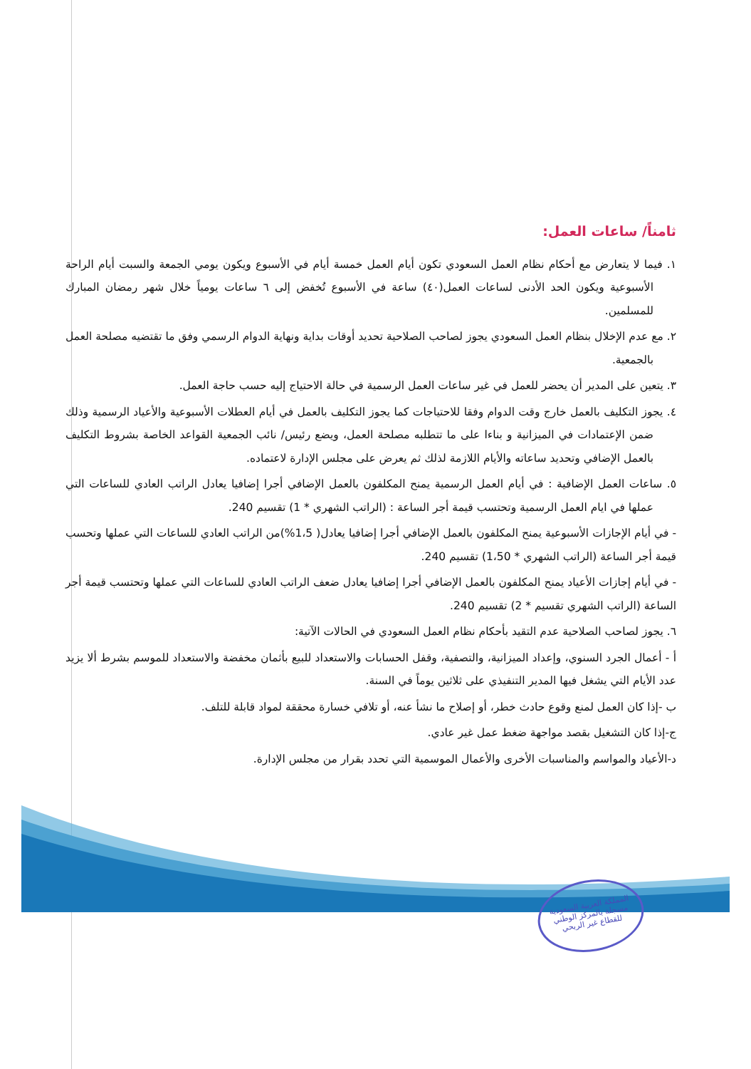ثامناً/ ساعات العمل:
١. فيما لا يتعارض مع أحكام نظام العمل السعودي تكون أيام العمل خمسة أيام في الأسبوع ويكون يومي الجمعة والسبت أيام الراحة الأسبوعية ويكون الحد الأدنى لساعات العمل(٤٠) ساعة في الأسبوع تُخفض إلى ٦ ساعات يومياً خلال شهر رمضان المبارك للمسلمين.
٢. مع عدم الإخلال بنظام العمل السعودي يجوز لصاحب الصلاحية تحديد أوقات بداية ونهاية الدوام الرسمي وفق ما تقتضيه مصلحة العمل بالجمعية.
٣. يتعين على المدير أن يحضر للعمل في غير ساعات العمل الرسمية في حالة الاحتياج إليه حسب حاجة العمل.
٤. يجوز التكليف بالعمل خارج وقت الدوام وفقا للاحتياجات كما يجوز التكليف بالعمل في أيام العطلات الأسبوعية والأعياد الرسمية وذلك ضمن الإعتمادات في الميزانية و بناءا على ما تتطلبه مصلحة العمل، ويضع رئيس/ نائب الجمعية القواعد الخاصة بشروط التكليف بالعمل الإضافي وتحديد ساعاته والأيام اللازمة لذلك ثم يعرض على مجلس الإدارة لاعتماده.
٥. ساعات العمل الإضافية : في أيام العمل الرسمية يمنح المكلفون بالعمل الإضافي أجرا إضافيا يعادل الراتب العادي للساعات التي عملها في ايام العمل الرسمية وتحتسب قيمة أجر الساعة : (الراتب الشهري * 1) تقسيم 240.
- في أيام الإجازات الأسبوعية يمنح المكلفون بالعمل الإضافي أجرا إضافيا يعادل( 1،5%)من الراتب العادي للساعات التي عملها وتحسب قيمة أجر الساعة (الراتب الشهري * 1،50) تقسيم 240.
- في أيام إجازات الأعياد يمنح المكلفون بالعمل الإضافي أجرا إضافيا يعادل ضعف الراتب العادي للساعات التي عملها وتحتسب قيمة أجر الساعة (الراتب الشهري تقسيم * 2) تقسيم 240.
٦. يجوز لصاحب الصلاحية عدم التقيد بأحكام نظام العمل السعودي في الحالات الآتية:
أ - أعمال الجرد السنوي، وإعداد الميزانية، والتصفية، وقفل الحسابات والاستعداد للبيع بأثمان مخفضة والاستعداد للموسم بشرط ألا يزيد عدد الأيام التي يشغل فيها المدير التنفيذي على ثلاثين يوماً في السنة.
ب -إذا كان العمل لمنع وقوع حادث خطر، أو إصلاح ما نشأ عنه، أو تلافي خسارة محققة لمواد قابلة للتلف.
ج-إذا كان التشغيل بقصد مواجهة ضغط عمل غير عادي.
د-الأعياد والمواسم والمناسبات الأخرى والأعمال الموسمية التي تحدد بقرار من مجلس الإدارة.
المملكة العربية السعودية
مسجلة بالمركز الوطني
للقطاع غير الربحي